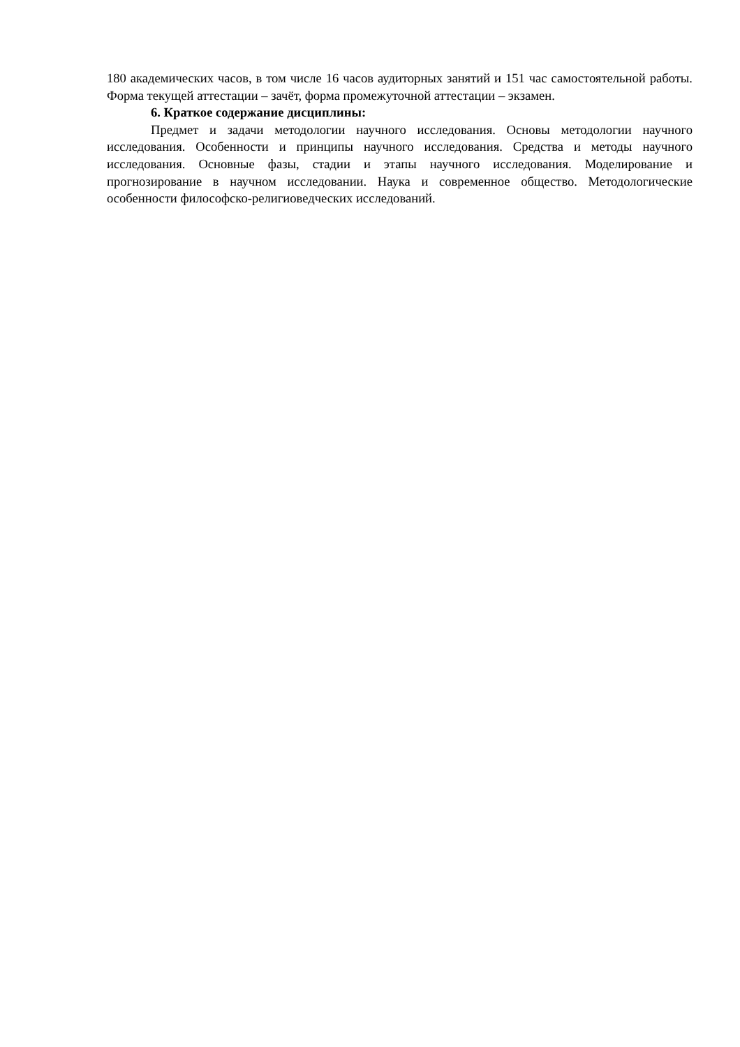180 академических часов, в том числе 16 часов аудиторных занятий и 151 час самостоятельной работы. Форма текущей аттестации – зачёт, форма промежуточной аттестации – экзамен.
6. Краткое содержание дисциплины:
Предмет и задачи методологии научного исследования. Основы методологии научного исследования. Особенности и принципы научного исследования. Средства и методы научного исследования. Основные фазы, стадии и этапы научного исследования. Моделирование и прогнозирование в научном исследовании. Наука и современное общество. Методологические особенности философско-религиоведческих исследований.